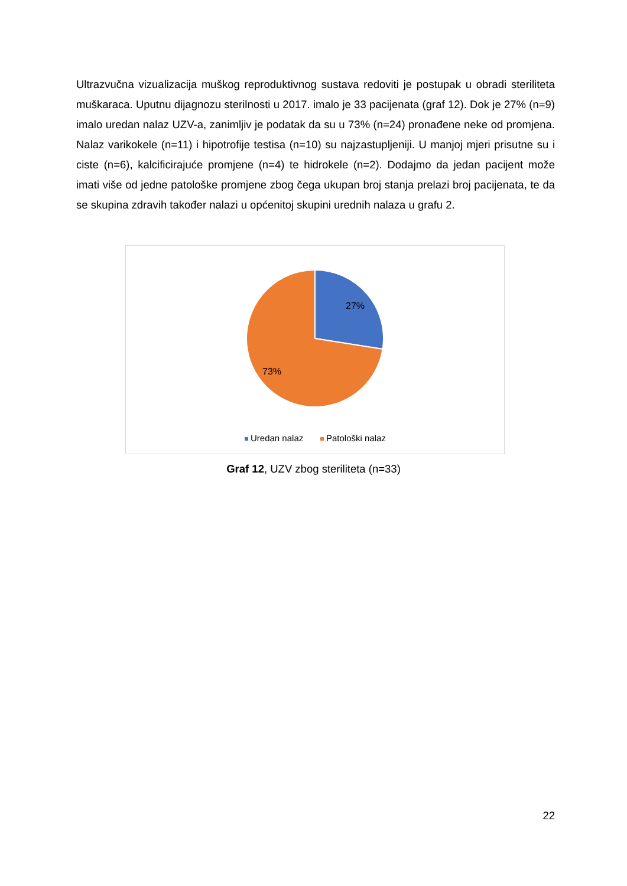Ultrazvučna vizualizacija muškog reproduktivnog sustava redoviti je postupak u obradi steriliteta muškaraca. Uputnu dijagnozu sterilnosti u 2017. imalo je 33 pacijenata (graf 12). Dok je 27% (n=9) imalo uredan nalaz UZV-a, zanimljiv je podatak da su u 73% (n=24) pronađene neke od promjena. Nalaz varikokele (n=11) i hipotrofije testisa (n=10) su najzastupljeniji. U manjoj mjeri prisutne su i ciste (n=6), kalcificirajuće promjene (n=4) te hidrokele (n=2). Dodajmo da jedan pacijent može imati više od jedne patološke promjene zbog čega ukupan broj stanja prelazi broj pacijenata, te da se skupina zdravih također nalazi u općenitoj skupini urednih nalaza u grafu 2.
27%
73%
Uredan nalaz
Patološki nalaz
Graf 12, UZV zbog steriliteta (n=33)
22